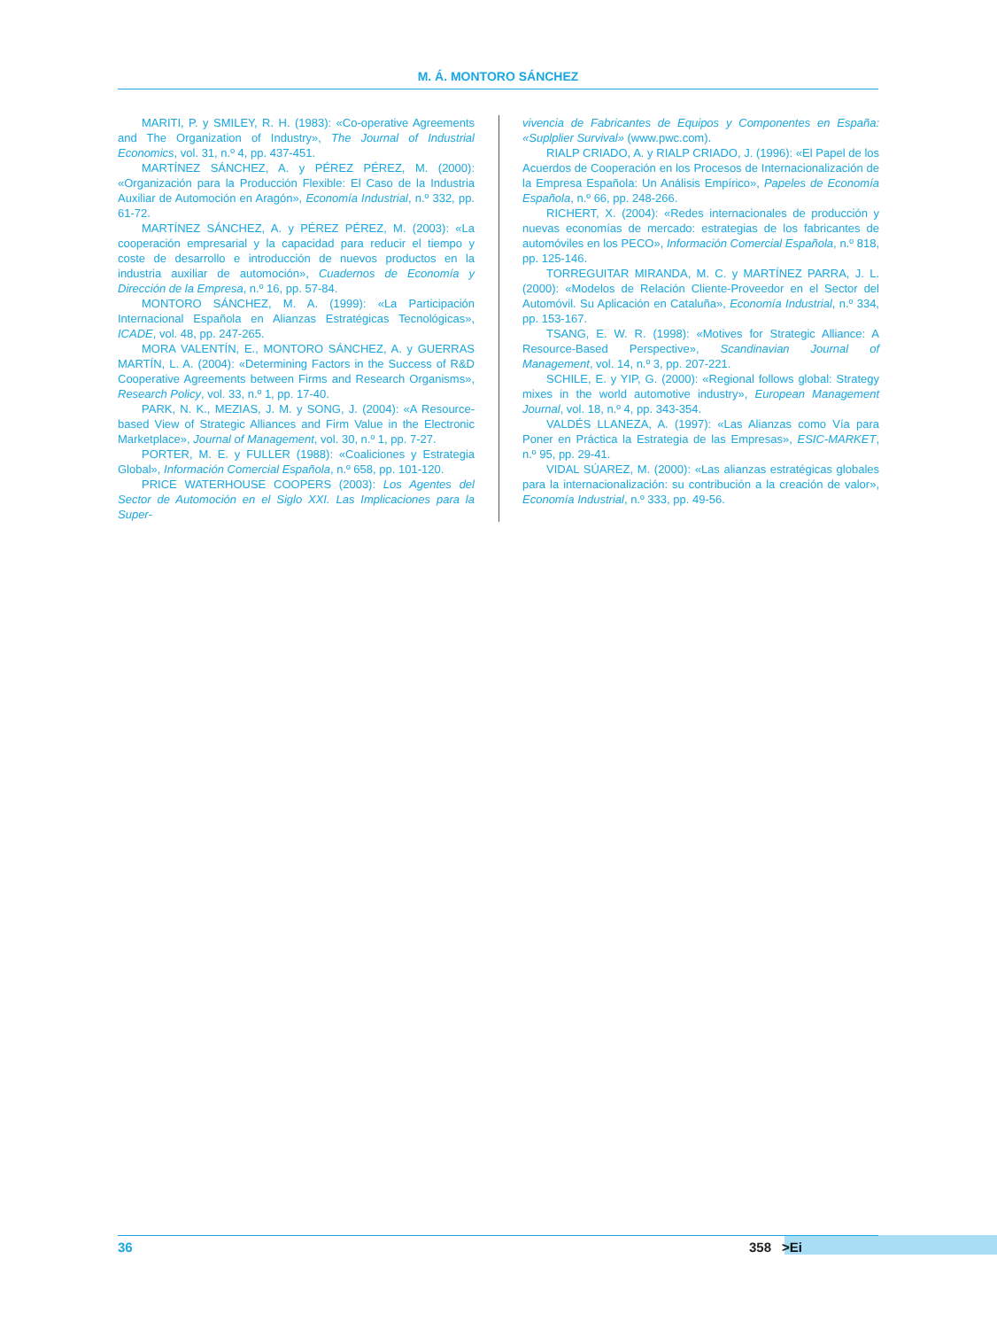M. Á. MONTORO SÁNCHEZ
MARITI, P. y SMILEY, R. H. (1983): «Co-operative Agreements and The Organization of Industry», The Journal of Industrial Economics, vol. 31, n.º 4, pp. 437-451.
MARTÍNEZ SÁNCHEZ, A. y PÉREZ PÉREZ, M. (2000): «Organización para la Producción Flexible: El Caso de la Industria Auxiliar de Automoción en Aragón», Economía Industrial, n.º 332, pp. 61-72.
MARTÍNEZ SÁNCHEZ, A. y PÉREZ PÉREZ, M. (2003): «La cooperación empresarial y la capacidad para reducir el tiempo y coste de desarrollo e introducción de nuevos productos en la industria auxiliar de automoción», Cuadernos de Economía y Dirección de la Empresa, n.º 16, pp. 57-84.
MONTORO SÁNCHEZ, M. A. (1999): «La Participación Internacional Española en Alianzas Estratégicas Tecnológicas», ICADE, vol. 48, pp. 247-265.
MORA VALENTÍN, E., MONTORO SÁNCHEZ, A. y GUERRAS MARTÍN, L. A. (2004): «Determining Factors in the Success of R&D Cooperative Agreements between Firms and Research Organisms», Research Policy, vol. 33, n.º 1, pp. 17-40.
PARK, N. K., MEZIAS, J. M. y SONG, J. (2004): «A Resource-based View of Strategic Alliances and Firm Value in the Electronic Marketplace», Journal of Management, vol. 30, n.º 1, pp. 7-27.
PORTER, M. E. y FULLER (1988): «Coaliciones y Estrategia Global», Información Comercial Española, n.º 658, pp. 101-120.
PRICE WATERHOUSE COOPERS (2003): Los Agentes del Sector de Automoción en el Siglo XXI. Las Implicaciones para la Super-
vivencia de Fabricantes de Equipos y Componentes en España: «Suplplier Survival» (www.pwc.com).
RIALP CRIADO, A. y RIALP CRIADO, J. (1996): «El Papel de los Acuerdos de Cooperación en los Procesos de Internacionalización de la Empresa Española: Un Análisis Empírico», Papeles de Economía Española, n.º 66, pp. 248-266.
RICHERT, X. (2004): «Redes internacionales de producción y nuevas economías de mercado: estrategias de los fabricantes de automóviles en los PECO», Información Comercial Española, n.º 818, pp. 125-146.
TORREGUITAR MIRANDA, M. C. y MARTÍNEZ PARRA, J. L. (2000): «Modelos de Relación Cliente-Proveedor en el Sector del Automóvil. Su Aplicación en Cataluña», Economía Industrial, n.º 334, pp. 153-167.
TSANG, E. W. R. (1998): «Motives for Strategic Alliance: A Resource-Based Perspective», Scandinavian Journal of Management, vol. 14, n.º 3, pp. 207-221.
SCHILE, E. y YIP, G. (2000): «Regional follows global: Strategy mixes in the world automotive industry», European Management Journal, vol. 18, n.º 4, pp. 343-354.
VALDÉS LLANEZA, A. (1997): «Las Alianzas como Vía para Poner en Práctica la Estrategia de las Empresas», ESIC-MARKET, n.º 95, pp. 29-41.
VIDAL SÚAREZ, M. (2000): «Las alianzas estratégicas globales para la internacionalización: su contribución a la creación de valor», Economía Industrial, n.º 333, pp. 49-56.
36 358 >Ei